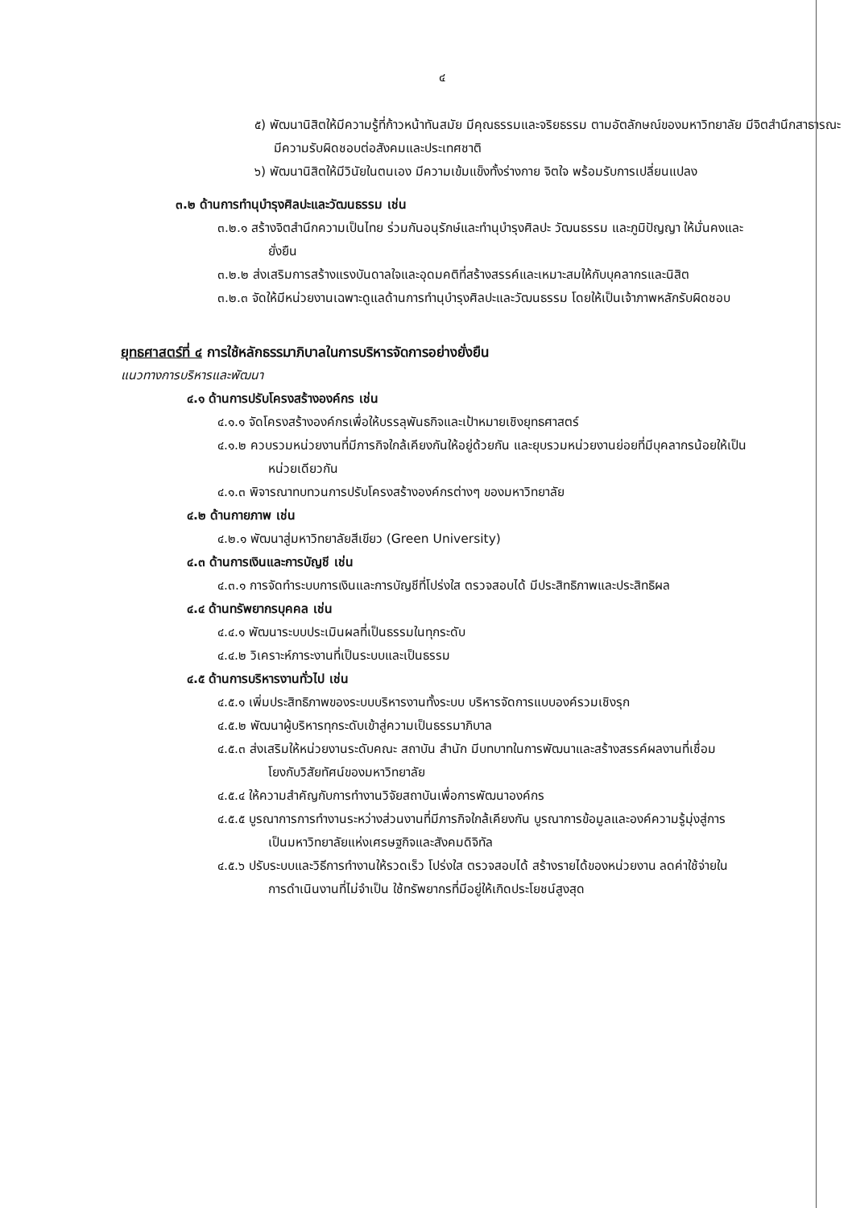๔
๕) พัฒนานิสิตให้มีความรู้ที่ก้าวหน้าทันสมัย มีคุณธรรมและจริยธรรม ตามอัตลักษณ์ของมหาวิทยาลัย มีจิตสำนึกสาธารณะ มีความรับผิดชอบต่อสังคมและประเทศชาติ
๖) พัฒนานิสิตให้มีวินัยในตนเอง มีความเข้มแข็งทั้งร่างกาย จิตใจ พร้อมรับการเปลี่ยนแปลง
๓.๒ ด้านการทำนุบำรุงศิลปะและวัฒนธรรม เช่น
๓.๒.๑ สร้างจิตสำนึกความเป็นไทย ร่วมกันอนุรักษ์และทำนุบำรุงศิลปะ วัฒนธรรม และภูมิปัญญา ให้มั่นคงและยั่งยืน
๓.๒.๒ ส่งเสริมการสร้างแรงบันดาลใจและอุดมคติที่สร้างสรรค์และเหมาะสมให้กับบุคลากรและนิสิต
๓.๒.๓ จัดให้มีหน่วยงานเฉพาะดูแลด้านการทำนุบำรุงศิลปะและวัฒนธรรม โดยให้เป็นเจ้าภาพหลักรับผิดชอบ
ยุทธศาสตร์ที่ ๔ การใช้หลักธรรมาภิบาลในการบริหารจัดการอย่างยั่งยืน
แนวทางการบริหารและพัฒนา
๔.๑ ด้านการปรับโครงสร้างองค์กร เช่น
๔.๑.๑ จัดโครงสร้างองค์กรเพื่อให้บรรลุพันธกิจและเป้าหมายเชิงยุทธศาสตร์
๔.๑.๒ ควบรวมหน่วยงานที่มีภารกิจใกล้เคียงกันให้อยู่ด้วยกัน และยุบรวมหน่วยงานย่อยที่มีบุคลากรน้อยให้เป็นหน่วยเดียวกัน
๔.๑.๓ พิจารณาทบทวนการปรับโครงสร้างองค์กรต่างๆ ของมหาวิทยาลัย
๔.๒ ด้านกายภาพ เช่น
๔.๒.๑ พัฒนาสู่มหาวิทยาลัยสีเขียว (Green University)
๔.๓ ด้านการเงินและการบัญชี เช่น
๔.๓.๑ การจัดทำระบบการเงินและการบัญชีที่โปร่งใส ตรวจสอบได้ มีประสิทธิภาพและประสิทธิผล
๔.๔ ด้านทรัพยากรบุคคล เช่น
๔.๔.๑ พัฒนาระบบประเมินผลที่เป็นธรรมในทุกระดับ
๔.๔.๒ วิเคราะห์ภาระงานที่เป็นระบบและเป็นธรรม
๔.๕ ด้านการบริหารงานทั่วไป เช่น
๔.๕.๑ เพิ่มประสิทธิภาพของระบบบริหารงานทั้งระบบ บริหารจัดการแบบองค์รวมเชิงรุก
๔.๕.๒ พัฒนาผู้บริหารทุกระดับเข้าสู่ความเป็นธรรมาภิบาล
๔.๕.๓ ส่งเสริมให้หน่วยงานระดับคณะ สถาบัน สำนัก มีบทบาทในการพัฒนาและสร้างสรรค์ผลงานที่เชื่อมโยงกับวิสัยทัศน์ของมหาวิทยาลัย
๔.๕.๔ ให้ความสำคัญกับการทำงานวิจัยสถาบันเพื่อการพัฒนาองค์กร
๔.๕.๕ บูรณาการการทำงานระหว่างส่วนงานที่มีภารกิจใกล้เคียงกัน บูรณาการข้อมูลและองค์ความรู้มุ่งสู่การเป็นมหาวิทยาลัยแห่งเศรษฐกิจและสังคมดิจิทัล
๔.๕.๖ ปรับระบบและวิธีการทำงานให้รวดเร็ว โปร่งใส ตรวจสอบได้ สร้างรายได้ของหน่วยงาน ลดค่าใช้จ่ายในการดำเนินงานที่ไม่จำเป็น ใช้ทรัพยากรที่มีอยู่ให้เกิดประโยชน์สูงสุด